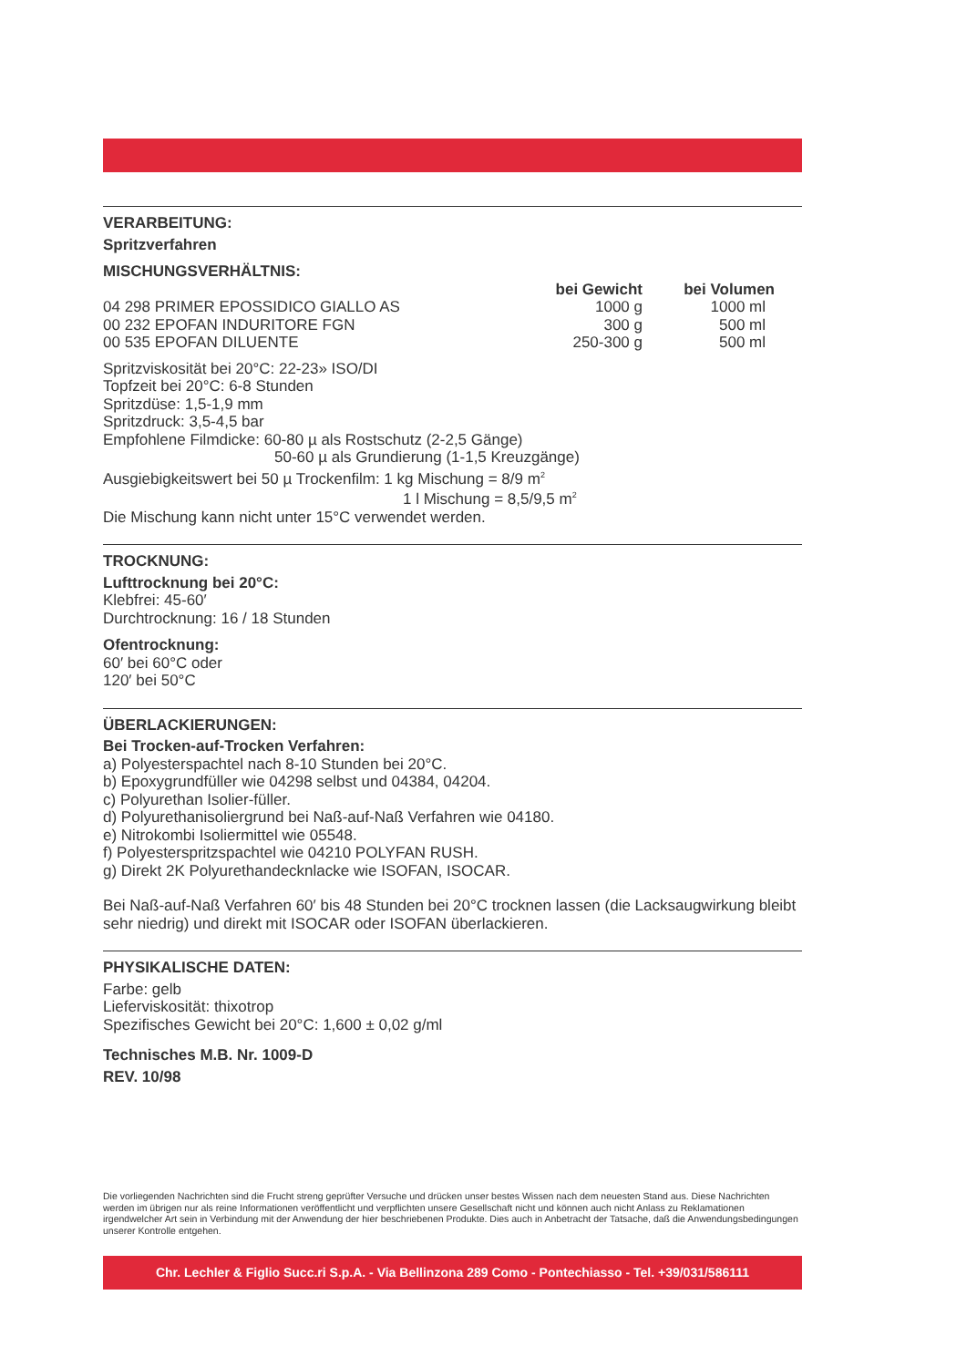VERARBEITUNG:
Spritzverfahren
MISCHUNGSVERHÄLTNIS:
| | bei Gewicht | bei Volumen |
| --- | --- | --- |
| 04 298 PRIMER EPOSSIDICO GIALLO AS | 1000 g | 1000 ml |
| 00 232 EPOFAN INDURITORE FGN | 300 g | 500 ml |
| 00 535 EPOFAN DILUENTE | 250-300 g | 500 ml |
Spritzviskosität bei 20°C: 22-23» ISO/DI
Topfzeit bei 20°C: 6-8 Stunden
Spritzdüse: 1,5-1,9 mm
Spritzdruck: 3,5-4,5 bar
Empfohlene Filmdicke: 60-80 µ als Rostschutz (2-2,5 Gänge)
50-60 µ als Grundierung (1-1,5 Kreuzgänge)
Ausgiebigkeitswert bei 50 µ Trockenfilm: 1 kg Mischung = 8/9 m<sup>2</sup>
1 l Mischung = 8,5/9,5 m<sup>2</sup>
Die Mischung kann nicht unter 15°C verwendet werden.
TROCKNUNG:
Lufttrocknung bei 20°C:
Klebfrei: 45-60′
Durchtrocknung: 16 / 18 Stunden
Ofentrocknung:
60′ bei 60°C oder
120′ bei 50°C
ÜBERLACKIERUNGEN:
Bei Trocken-auf-Trocken Verfahren:
a) Polyesterspachtel nach 8-10 Stunden bei 20°C.
b) Epoxygrundfüller wie 04298 selbst und 04384, 04204.
c) Polyurethan Isolier-füller.
d) Polyurethanisoliergrund bei Naß-auf-Naß Verfahren wie 04180.
e) Nitrokombi Isoliermittel wie 05548.
f) Polyesterspritzspachtel wie 04210 POLYFAN RUSH.
g) Direkt 2K Polyurethandecknlacke wie ISOFAN, ISOCAR.
Bei Naß-auf-Naß Verfahren 60′ bis 48 Stunden bei 20°C trocknen lassen (die Lacksaugwirkung bleibt sehr niedrig) und direkt mit ISOCAR oder ISOFAN überlackieren.
PHYSIKALISCHE DATEN:
Farbe: gelb
Lieferviskosität: thixotrop
Spezifisches Gewicht bei 20°C: 1,600 ± 0,02 g/ml
Technisches M.B. Nr. 1009-D
REV. 10/98
Die vorliegenden Nachrichten sind die Frucht streng geprüfter Versuche und drücken unser bestes Wissen nach dem neuesten Stand aus. Diese Nachrichten werden im übrigen nur als reine Informationen veröffentlicht und verpflichten unsere Gesellschaft nicht und können auch nicht Anlass zu Reklamationen irgendwelcher Art sein in Verbindung mit der Anwendung der hier beschriebenen Produkte. Dies auch in Anbetracht der Tatsache, daß die Anwendungsbedingungen unserer Kontrolle entgehen.
Chr. Lechler & Figlio Succ.ri S.p.A. - Via Bellinzona 289 Como - Pontechiasso - Tel. +39/031/586111